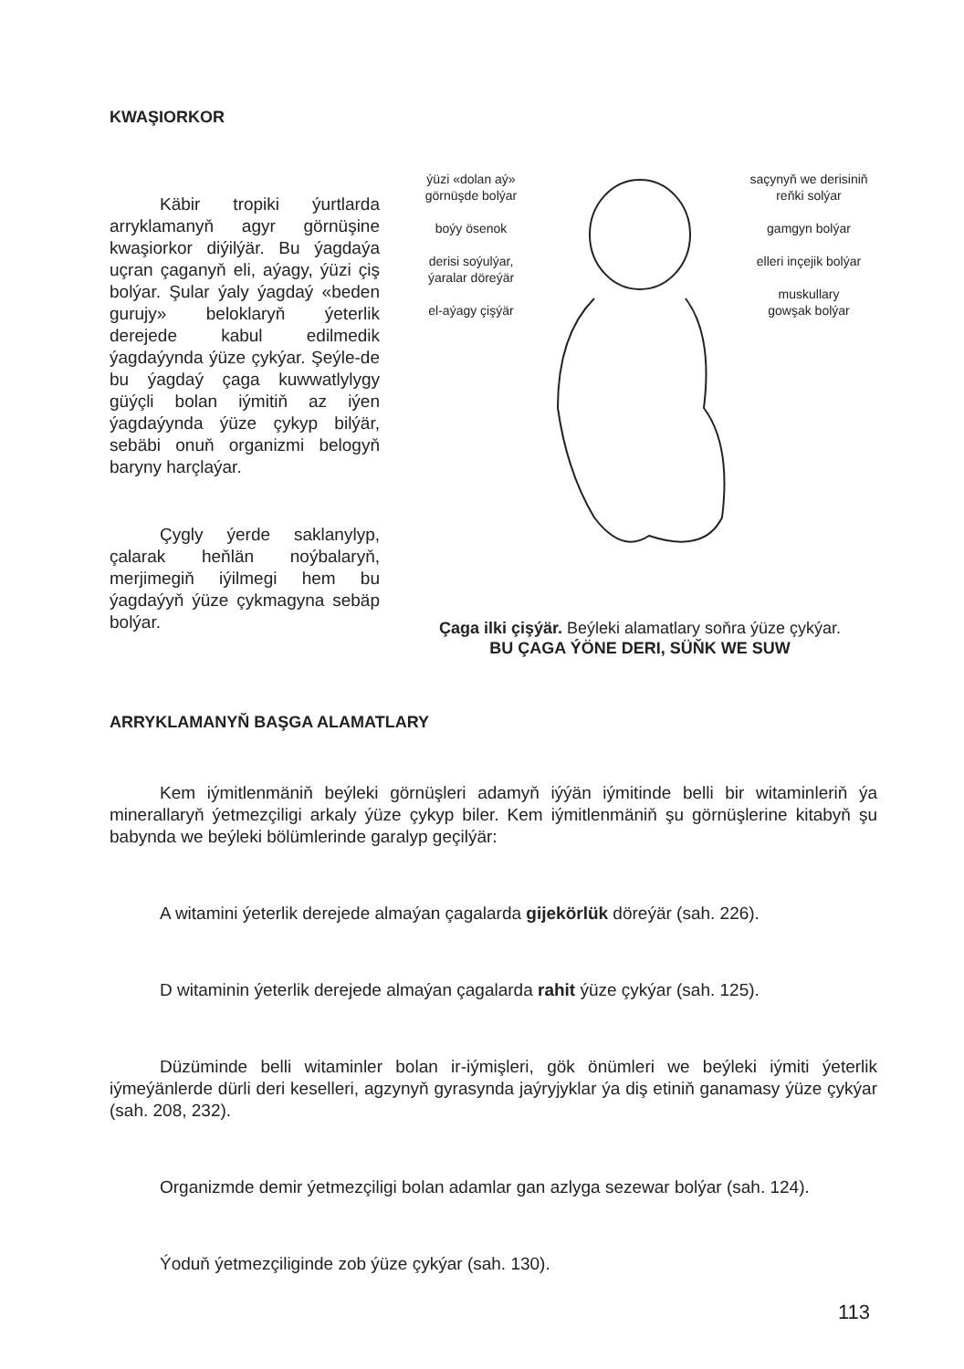KWAŞIORKOR
Käbir tropiki ýurtlarda arryklamanyň agyr görnüşine kwaşiorkor diýilýär. Bu ýagdaýa uçran çaganyň eli, aýagy, ýüzi çiş bolýar. Şular ýaly ýagdaý «beden gurujy» beloklaryň ýeterlik derejede kabul edilmedik ýagdaýynda ýüze çykýar. Şeýle-de bu ýagdaý çaga kuwwatlylygy güýçli bolan iýmitiň az iýen ýagdaýynda ýüze çykyp bilýär, sebäbi onuň organizmi belogyň baryny harçlaýar.
Çygly ýerde saklanylyp, çalarak heňlän noýbalaryň, merjimegiň iýilmegi hem bu ýagdaýyň ýüze çykmagyna sebäp bolýar.
ýüzi «dolan aý»
görnüşde bolýar
boýy ösenok
derisi soýulýar,
ýaralar döreýär
el-aýagy çişýär
saçynyň we derisiniň
reňki solýar
gamgyn bolýar
elleri inçejik bolýar
muskullary
gowşak bolýar
Çaga ilki çişýär. Beýleki alamatlary soňra ýüze çykýar.
BU ÇAGA ÝÖNE DERI, SÜŇK WE SUW
ARRYKLAMANYŇ BAŞGA ALAMATLARY
Kem iýmitlenmäniň beýleki görnüşleri adamyň iýýän iýmitinde belli bir witaminleriň ýa minerallaryň ýetmezçiligi arkaly ýüze çykyp biler. Kem iýmitlenmäniň şu görnüşlerine kitabyň şu babynda we beýleki bölümlerinde garalyp geçilýär:
A witamini ýeterlik derejede almaýan çagalarda gijekörlük döreýär (sah. 226).
D witaminin ýeterlik derejede almaýan çagalarda rahit ýüze çykýar (sah. 125).
Düzüminde belli witaminler bolan ir-iýmişleri, gök önümleri we beýleki iýmiti ýeterlik iýmeýänlerde dürli deri keselleri, agzynyň gyrasynda jaýryjyklar ýa diş etiniň ganamasy ýüze çykýar (sah. 208, 232).
Organizmde demir ýetmezçiligi bolan adamlar gan azlyga sezewar bolýar (sah. 124).
Ýoduň ýetmezçiliginde zob ýüze çykýar (sah. 130).
113